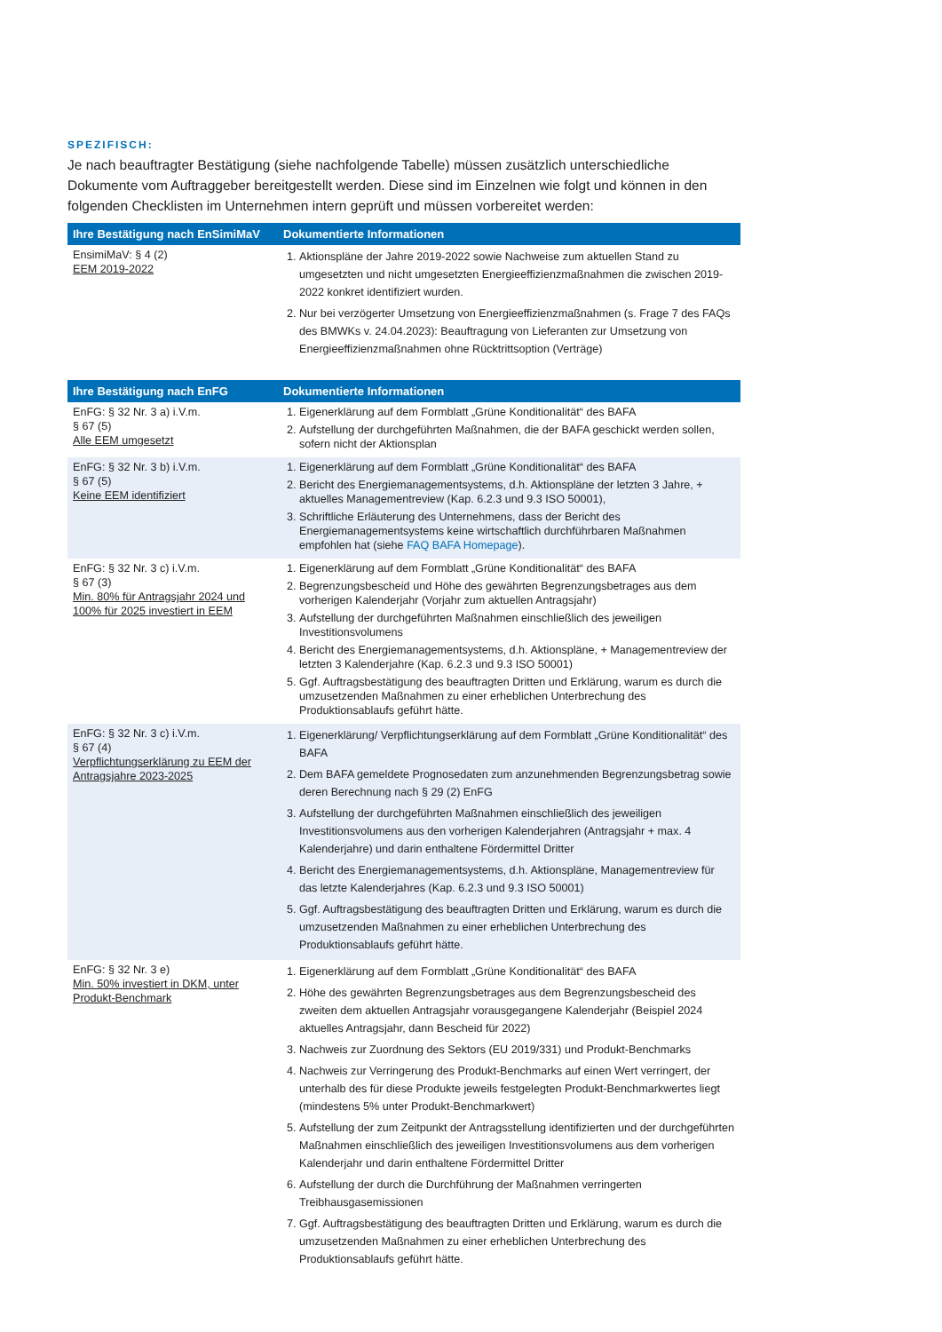SPEZIFISCH:
Je nach beauftragter Bestätigung (siehe nachfolgende Tabelle) müssen zusätzlich unterschiedliche Dokumente vom Auftraggeber bereitgestellt werden. Diese sind im Einzelnen wie folgt und können in den folgenden Checklisten im Unternehmen intern geprüft und müssen vorbereitet werden:
| Ihre Bestätigung nach EnSimiMaV | Dokumentierte Informationen |
| --- | --- |
| EnsimiMaV: § 4 (2) EEM 2019-2022 | 1. Aktionspläne der Jahre 2019-2022 sowie Nachweise zum aktuellen Stand zu umgesetzten und nicht umgesetzten Energieeffizienzmaßnahmen die zwischen 2019-2022 konkret identifiziert wurden. 2. Nur bei verzögerter Umsetzung von Energieeffizienzmaßnahmen (s. Frage 7 des FAQs des BMWKs v. 24.04.2023): Beauftragung von Lieferanten zur Umsetzung von Energieeffizienzmaßnahmen ohne Rücktrittsoption (Verträge) |
| Ihre Bestätigung nach EnFG | Dokumentierte Informationen |
| --- | --- |
| EnFG: § 32 Nr. 3 a) i.V.m. § 67 (5) Alle EEM umgesetzt | 1. Eigenerklärung auf dem Formblatt „Grüne Konditionalität“ des BAFA 2. Aufstellung der durchgeführten Maßnahmen, die der BAFA geschickt werden sollen, sofern nicht der Aktionsplan |
| EnFG: § 32 Nr. 3 b) i.V.m. § 67 (5) Keine EEM identifiziert | 1. Eigenerklärung auf dem Formblatt „Grüne Konditionalität“ des BAFA 2. Bericht des Energiemanagementsystems, d.h. Aktionspläne der letzten 3 Jahre, + aktuelles Managementreview (Kap. 6.2.3 und 9.3 ISO 50001), 3. Schriftliche Erläuterung des Unternehmens, dass der Bericht des Energiemanagementsystems keine wirtschaftlich durchführbaren Maßnahmen empfohlen hat (siehe FAQ BAFA Homepage ). |
| EnFG: § 32 Nr. 3 c) i.V.m. § 67 (3) Min. 80% für Antragsjahr 2024 und 100% für 2025 investiert in EEM | 1. Eigenerklärung auf dem Formblatt „Grüne Konditionalität“ des BAFA 2. Begrenzungsbescheid und Höhe des gewährten Begrenzungsbetrages aus dem vorherigen Kalenderjahr (Vorjahr zum aktuellen Antragsjahr) 3. Aufstellung der durchgeführten Maßnahmen einschließlich des jeweiligen Investitionsvolumens 4. Bericht des Energiemanagementsystems, d.h. Aktionspläne, + Managementreview der letzten 3 Kalenderjahre (Kap. 6.2.3 und 9.3 ISO 50001) 5. Ggf. Auftragsbestätigung des beauftragten Dritten und Erklärung, warum es durch die umzusetzenden Maßnahmen zu einer erheblichen Unterbrechung des Produktionsablaufs geführt hätte. |
| EnFG: § 32 Nr. 3 c) i.V.m. § 67 (4) Verpflichtungserklärung zu EEM der Antragsjahre 2023-2025 | 1. Eigenerklärung/ Verpflichtungserklärung auf dem Formblatt „Grüne Konditionalität“ des BAFA 2. Dem BAFA gemeldete Prognosedaten zum anzunehmenden Begrenzungsbetrag sowie deren Berechnung nach § 29 (2) EnFG 3. Aufstellung der durchgeführten Maßnahmen einschließlich des jeweiligen Investitionsvolumens aus den vorherigen Kalenderjahren (Antragsjahr + max. 4 Kalenderjahre) und darin enthaltene Fördermittel Dritter 4. Bericht des Energiemanagementsystems, d.h. Aktionspläne, Managementreview für das letzte Kalenderjahres (Kap. 6.2.3 und 9.3 ISO 50001) 5. Ggf. Auftragsbestätigung des beauftragten Dritten und Erklärung, warum es durch die umzusetzenden Maßnahmen zu einer erheblichen Unterbrechung des Produktionsablaufs geführt hätte. |
| EnFG: § 32 Nr. 3 e) Min. 50% investiert in DKM, unter Produkt-Benchmark | 1. Eigenerklärung auf dem Formblatt „Grüne Konditionalität“ des BAFA 2. Höhe des gewährten Begrenzungsbetrages aus dem Begrenzungsbescheid des zweiten dem aktuellen Antragsjahr vorausgegangene Kalenderjahr (Beispiel 2024 aktuelles Antragsjahr, dann Bescheid für 2022) 3. Nachweis zur Zuordnung des Sektors (EU 2019/331) und Produkt-Benchmarks 4. Nachweis zur Verringerung des Produkt-Benchmarks auf einen Wert verringert, der unterhalb des für diese Produkte jeweils festgelegten Produkt-Benchmarkwertes liegt (mindestens 5% unter Produkt-Benchmarkwert) 5. Aufstellung der zum Zeitpunkt der Antragsstellung identifizierten und der durchgeführten Maßnahmen einschließlich des jeweiligen Investitionsvolumens aus dem vorherigen Kalenderjahr und darin enthaltene Fördermittel Dritter 6. Aufstellung der durch die Durchführung der Maßnahmen verringerten Treibhausgasemissionen 7. Ggf. Auftragsbestätigung des beauftragten Dritten und Erklärung, warum es durch die umzusetzenden Maßnahmen zu einer erheblichen Unterbrechung des Produktionsablaufs geführt hätte. |